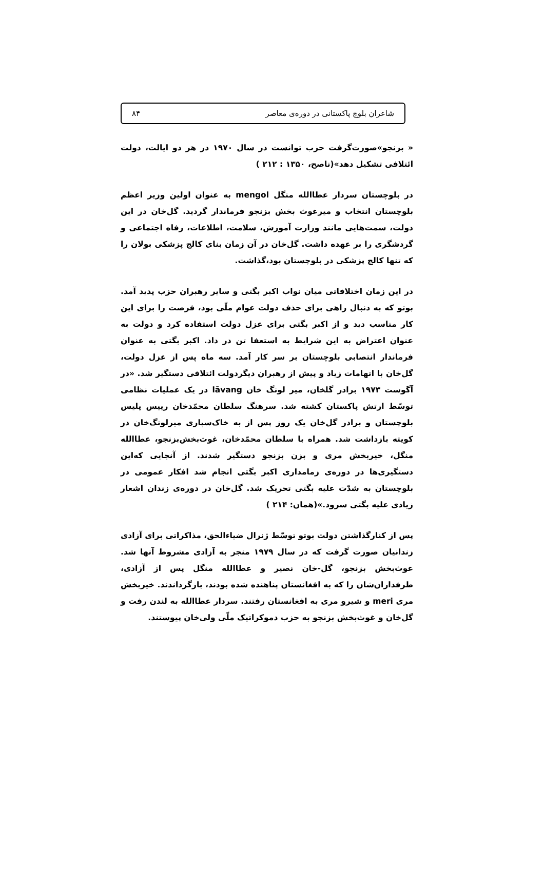شاعران بلوچ پاکستانی در دوره‌ی معاصر ۸۴
« بزنجو»صورت‌گرفت حزب توانست در سال ۱۹۷۰ در هر دو ایالت، دولت ائتلافی تشکیل دهد»(ناصح، ۱۳۵۰ : ۲۱۲ )
در بلوچستان سردار عطاالله منگل mengol به عنوان اولین وزیر اعظم بلوچستان انتخاب و میرغوث بخش بزنجو فرماندار گردید. گل‌خان در این دولت، سمت‌هایی مانند وزارت آموزش، سلامت، اطلاعات، رفاه اجتماعی و گردشگری را بر عهده داشت. گل‌خان در آن زمان بنای کالج پزشکی بولان را که تنها کالج پزشکی در بلوچستان بود،گذاشت.
در این زمان اختلافاتی میان نواب اکبر بگتی و سایر رهبران حزب پدید آمد. بوتو که به دنبال راهی برای حذف دولت عوام ملّی بود، فرصت را برای این کار مناسب دید و از اکبر بگتی برای عزل دولت استفاده کرد و دولت به عنوان اعتراض به این شرایط به استعفا تن در داد. اکبر بگتی به عنوان فرماندار انتصابی بلوچستان بر سر کار آمد. سه ماه پس از عزل دولت، گل‌خان با اتهامات زیاد و پیش از رهبران دیگردولت ائتلافی دستگیر شد. «در آگوست ۱۹۷۳ برادر گلخان، میر لونگ خان lāvang در یک عملیات نظامی توسّط ارتش پاکستان کشته شد. سرهنگ سلطان محمّدخان رییس پلیس بلوچستان و برادر گل‌خان یک روز پس از به خاک‌سپاری میرلونگ‌خان در کویته بازداشت شد. همراه با سلطان محمّدخان، غوث‌بخش‌بزنجو، عطاالله منگل، خیربخش مری و بزن بزنجو دستگیر شدند. از آنجایی که‌این دستگیری‌ها در دوره‌ی زمامداری اکبر بگتی انجام شد افکار عمومی در بلوچستان به شدّت علیه بگتی تحریک شد. گل‌خان در دوره‌ی زندان اشعار زیادی علیه بگتی سرود.»(همان: ۲۱۴ )
پس از کنارگذاشتن دولت بوتو توسّط ژنرال ضیاءالحق، مذاکراتی برای آزادی زندانیان صورت گرفت که در سال ۱۹۷۹ منجر به آزادی مشروط آنها شد. غوث‌بخش بزنجو، گل-خان نصیر و عطاالله منگل پس از آزادی، طرفداران‌شان را که به افغانستان پناهنده شده بودند، بازگرداندند. خیربخش مری meri و شیرو مری به افغانستان رفتند. سردار عطاالله به لندن رفت و گل‌خان و غوث‌بخش بزنجو به حزب دموکراتیک ملّی ولی‌خان پیوستند.